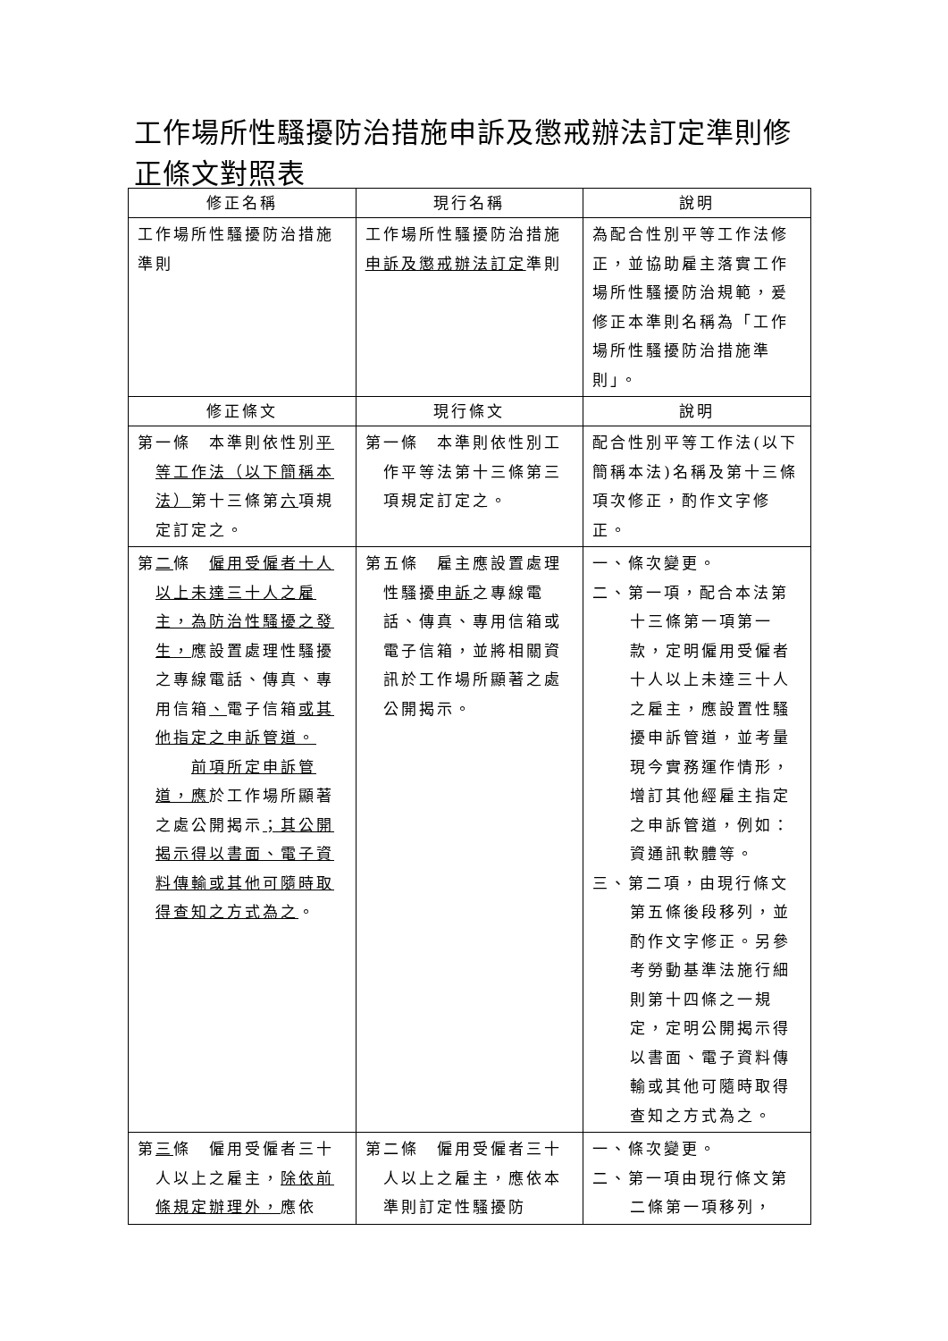工作場所性騷擾防治措施申訴及懲戒辦法訂定準則修正條文對照表
| 修正名稱 | 現行名稱 | 說明 |
| --- | --- | --- |
| 工作場所性騷擾防治措施準則 | 工作場所性騷擾防治措施 申訴及懲戒辦法訂定 準則 | 為配合性別平等工作法修正，並協助雇主落實工作場所性騷擾防治規範，爰修正本準則名稱為「工作場所性騷擾防治措施準則」。 |
| 修正條文 | 現行條文 | 說明 |
| 第一條 本準則依性別 平等工作法（以下簡稱本法） 第十三條第 六 項規定訂定之。 | 第一條 本準則依性別工作平等法第十三條第三項規定訂定之。 | 配合性別平等工作法(以下簡稱本法)名稱及第十三條項次修正，酌作文字修正。 |
| 第 二 條 僱用受僱者十人以上未達三十人之雇主，為防治性騷擾之發生， 應設置處理性騷擾之專線電話、傳真、專用信箱 、 電子信箱 或其他指定之申訴管道。 前項所定申訴管道，應 於工作場所顯著之處公開揭示 ；其公開揭示得以書面、電子資料傳輸或其他可隨時取得查知之方式為之 。 | 第五條 雇主應設置處理性騷擾 申訴 之專線電話、傳真、專用信箱或電子信箱，並將相關資訊於工作場所顯著之處公開揭示。 | 一、條次變更。 二、第一項，配合本法第十三條第一項第一款，定明僱用受僱者十人以上未達三十人之雇主，應設置性騷擾申訴管道，並考量現今實務運作情形，增訂其他經雇主指定之申訴管道，例如：資通訊軟體等。 三、第二項，由現行條文第五條後段移列，並酌作文字修正。另參考勞動基準法施行細則第十四條之一規定，定明公開揭示得以書面、電子資料傳輸或其他可隨時取得查知之方式為之。 |
| 第 三 條 僱用受僱者三十人以上之雇主， 除依前條規定辦理外， 應依 | 第二條 僱用受僱者三十人以上之雇主，應依本準則訂定性騷擾防 | 一、條次變更。 二、第一項由現行條文第二條第一項移列， |